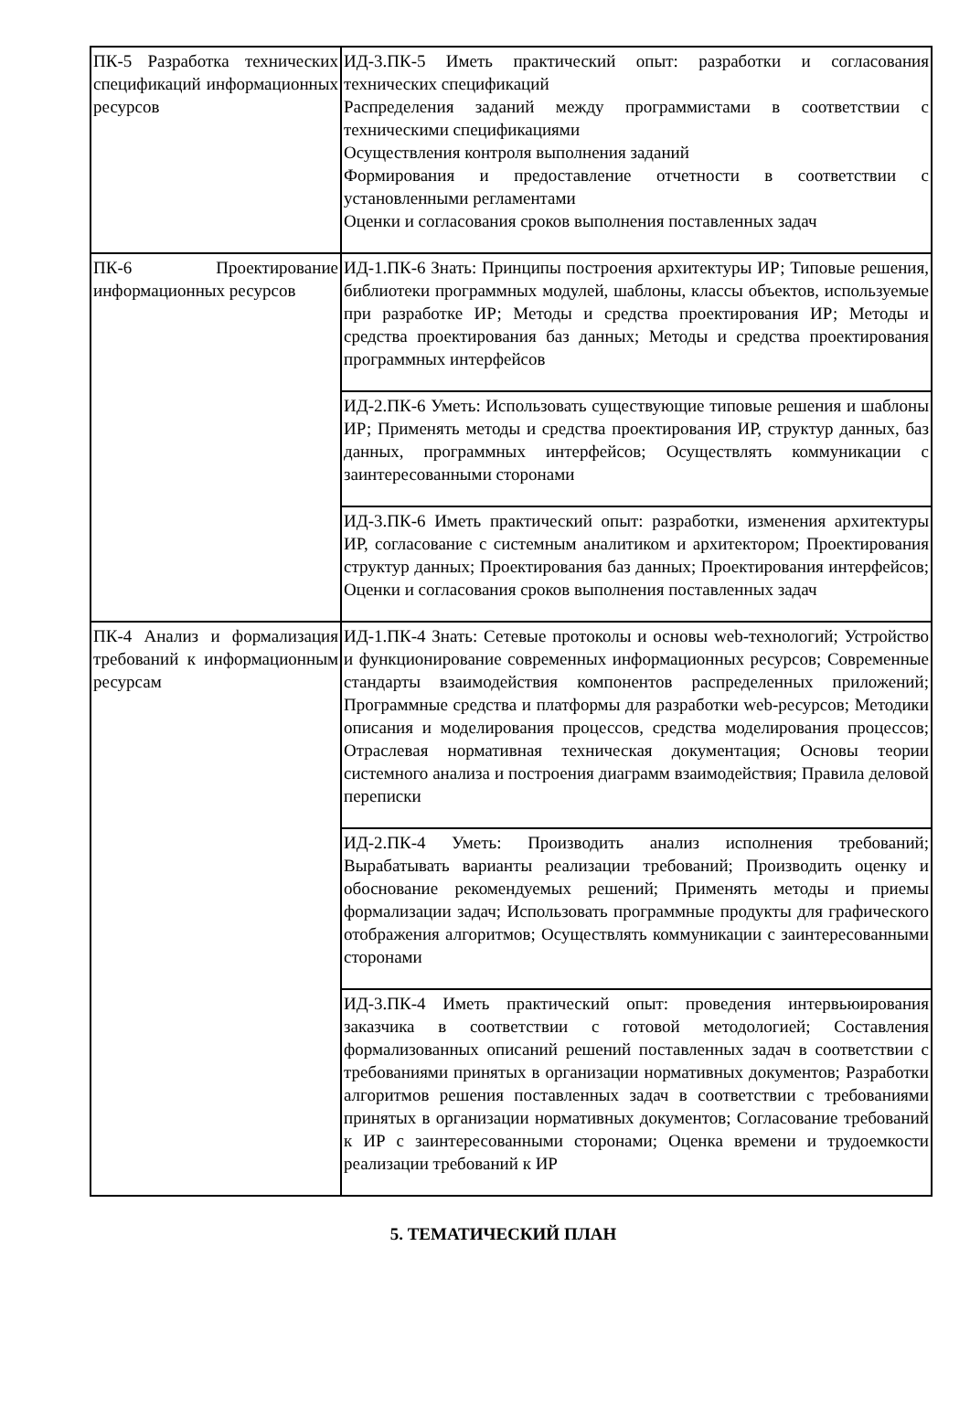| ПК-5 Разработка технических спецификаций информационных ресурсов | ИД-3.ПК-5 Иметь практический опыт: разработки и согласования технических спецификаций Распределения заданий между программистами в соответствии с техническими спецификациями Осуществления контроля выполнения заданий Формирования и предоставление отчетности в соответствии с установленными регламентами Оценки и согласования сроков выполнения поставленных задач |
| ПК-6 Проектирование информационных ресурсов | ИД-1.ПК-6 Знать: Принципы построения архитектуры ИР; Типовые решения, библиотеки программных модулей, шаблоны, классы объектов, используемые при разработке ИР; Методы и средства проектирования ИР; Методы и средства проектирования баз данных; Методы и средства проектирования программных интерфейсов |
| | ИД-2.ПК-6 Уметь: Использовать существующие типовые решения и шаблоны ИР; Применять методы и средства проектирования ИР, структур данных, баз данных, программных интерфейсов; Осуществлять коммуникации с заинтересованными сторонами |
| | ИД-3.ПК-6 Иметь практический опыт: разработки, изменения архитектуры ИР, согласование с системным аналитиком и архитектором; Проектирования структур данных; Проектирования баз данных; Проектирования интерфейсов; Оценки и согласования сроков выполнения поставленных задач |
| ПК-4 Анализ и формализация требований к информационным ресурсам | ИД-1.ПК-4 Знать: Сетевые протоколы и основы web-технологий; Устройство и функционирование современных информационных ресурсов; Современные стандарты взаимодействия компонентов распределенных приложений; Программные средства и платформы для разработки web-ресурсов; Методики описания и моделирования процессов, средства моделирования процессов; Отраслевая нормативная техническая документация; Основы теории системного анализа и построения диаграмм взаимодействия; Правила деловой переписки |
| | ИД-2.ПК-4 Уметь: Производить анализ исполнения требований; Вырабатывать варианты реализации требований; Производить оценку и обоснование рекомендуемых решений; Применять методы и приемы формализации задач; Использовать программные продукты для графического отображения алгоритмов; Осуществлять коммуникации с заинтересованными сторонами |
| | ИД-3.ПК-4 Иметь практический опыт: проведения интервьюирования заказчика в соответствии с готовой методологией; Составления формализованных описаний решений поставленных задач в соответствии с требованиями принятых в организации нормативных документов; Разработки алгоритмов решения поставленных задач в соответствии с требованиями принятых в организации нормативных документов; Согласование требований к ИР с заинтересованными сторонами; Оценка времени и трудоемкости реализации требований к ИР |
5. ТЕМАТИЧЕСКИЙ ПЛАН